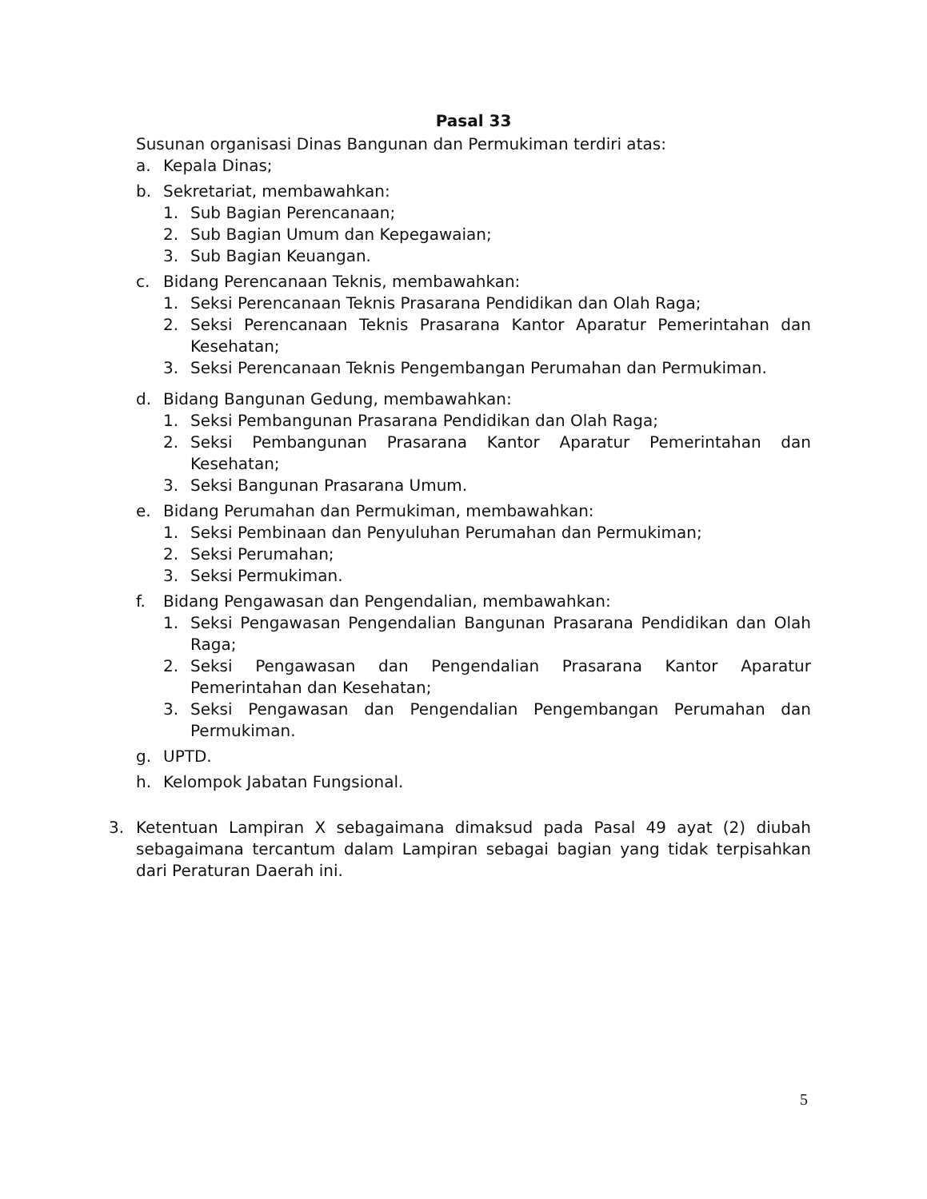Pasal 33
Susunan organisasi Dinas Bangunan dan Permukiman terdiri atas:
a. Kepala Dinas;
b. Sekretariat, membawahkan:
1. Sub Bagian Perencanaan;
2. Sub Bagian Umum dan Kepegawaian;
3. Sub Bagian Keuangan.
c. Bidang Perencanaan Teknis, membawahkan:
1. Seksi Perencanaan Teknis Prasarana Pendidikan dan Olah Raga;
2. Seksi Perencanaan Teknis Prasarana Kantor Aparatur Pemerintahan dan Kesehatan;
3. Seksi Perencanaan Teknis Pengembangan Perumahan dan Permukiman.
d. Bidang Bangunan Gedung, membawahkan:
1. Seksi Pembangunan Prasarana Pendidikan dan Olah Raga;
2. Seksi Pembangunan Prasarana Kantor Aparatur Pemerintahan dan Kesehatan;
3. Seksi Bangunan Prasarana Umum.
e. Bidang Perumahan dan Permukiman, membawahkan:
1. Seksi Pembinaan dan Penyuluhan Perumahan dan Permukiman;
2. Seksi Perumahan;
3. Seksi Permukiman.
f. Bidang Pengawasan dan Pengendalian, membawahkan:
1. Seksi Pengawasan Pengendalian Bangunan Prasarana Pendidikan dan Olah Raga;
2. Seksi Pengawasan dan Pengendalian Prasarana Kantor Aparatur Pemerintahan dan Kesehatan;
3. Seksi Pengawasan dan Pengendalian Pengembangan Perumahan dan Permukiman.
g. UPTD.
h. Kelompok Jabatan Fungsional.
3. Ketentuan Lampiran X sebagaimana dimaksud pada Pasal 49 ayat (2) diubah sebagaimana tercantum dalam Lampiran sebagai bagian yang tidak terpisahkan dari Peraturan Daerah ini.
5